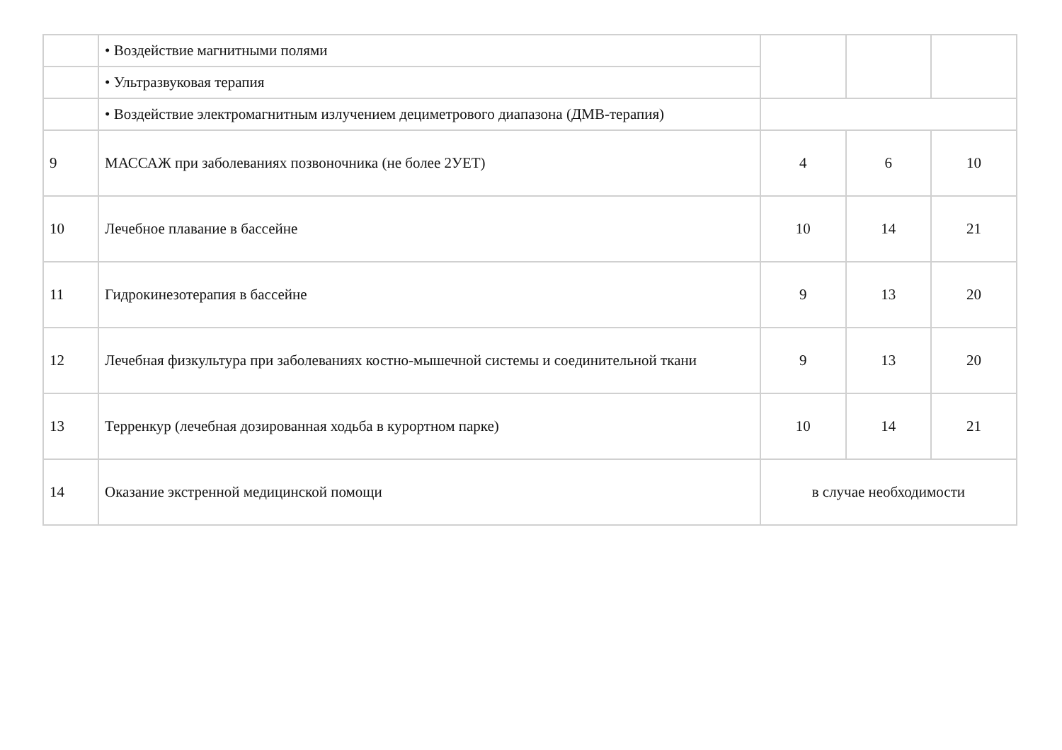| | • Воздействие магнитными полями | | | |
| | • Ультразвуковая терапия | | | |
| | • Воздействие электромагнитным излучением дециметрового диапазона (ДМВ-терапия) | | | |
| 9 | МАССАЖ при заболеваниях позвоночника (не более 2УЕТ) | 4 | 6 | 10 |
| 10 | Лечебное плавание в бассейне | 10 | 14 | 21 |
| 11 | Гидрокинезотерапия в бассейне | 9 | 13 | 20 |
| 12 | Лечебная физкультура при заболеваниях костно-мышечной системы и соединительной ткани | 9 | 13 | 20 |
| 13 | Терренкур (лечебная дозированная ходьба в курортном парке) | 10 | 14 | 21 |
| 14 | Оказание экстренной медицинской помощи | в случае необходимости | | |